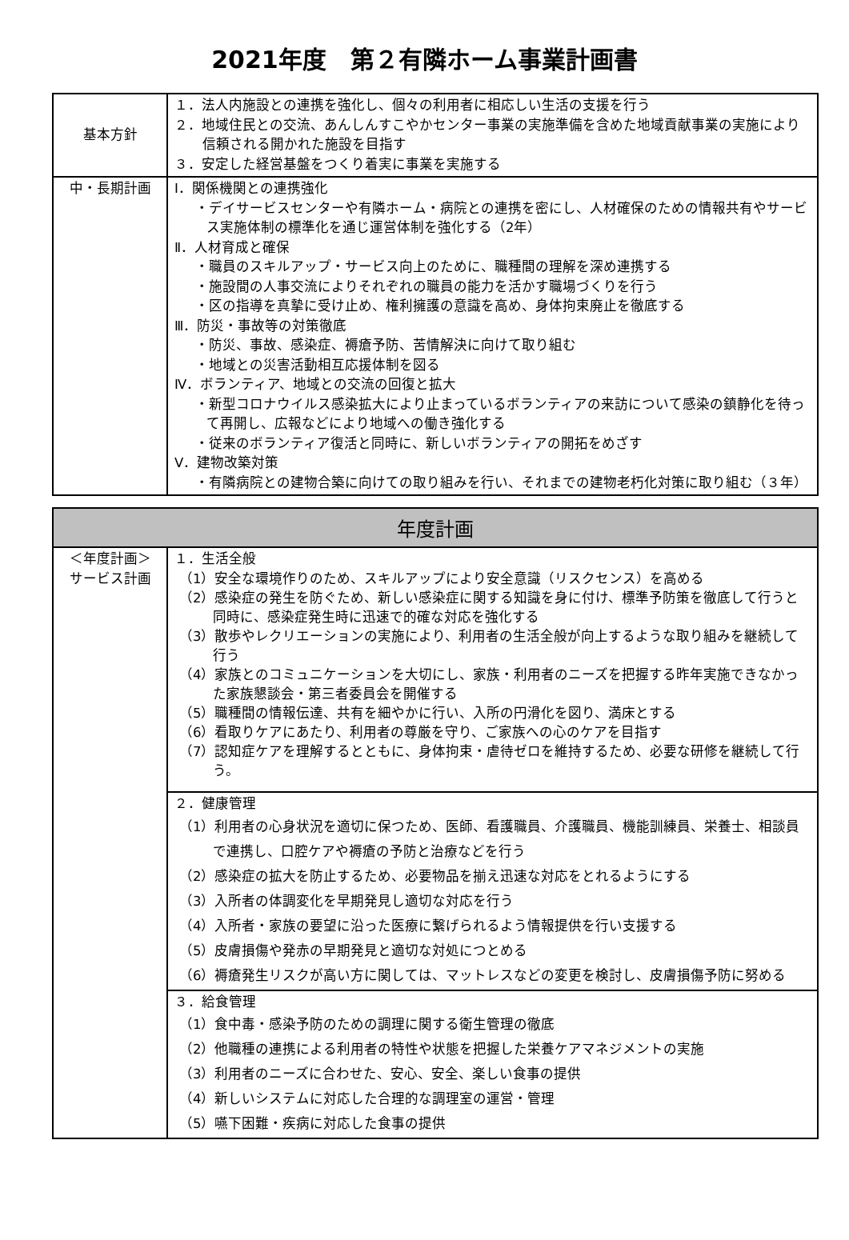2021年度　第２有隣ホーム事業計画書
| 基本方針 | １．法人内施設との連携を強化し、個々の利用者に相応しい生活の支援を行う ２．地域住民との交流、あんしんすこやかセンター事業の実施準備を含めた地域貢献事業の実施により信頼される開かれた施設を目指す ３．安定した経営基盤をつくり着実に事業を実施する |
| 中・長期計画 | Ⅰ．関係機関との連携強化 ・デイサービスセンターや有隣ホーム・病院との連携を密にし、人材確保のための情報共有やサービス実施体制の標準化を通じ運営体制を強化する（2年） Ⅱ．人材育成と確保 ・職員のスキルアップ・サービス向上のために、職種間の理解を深め連携する ・施設間の人事交流によりそれぞれの職員の能力を活かす職場づくりを行う ・区の指導を真摯に受け止め、権利擁護の意識を高め、身体拘束廃止を徹底する Ⅲ．防災・事故等の対策徹底 ・防災、事故、感染症、褥瘡予防、苦情解決に向けて取り組む ・地域との災害活動相互応援体制を図る Ⅳ．ボランティア、地域との交流の回復と拡大 ・新型コロナウイルス感染拡大により止まっているボランティアの来訪について感染の鎮静化を待って再開し、広報などにより地域への働き強化する ・従来のボランティア復活と同時に、新しいボランティアの開拓をめざす Ⅴ．建物改築対策 ・有隣病院との建物合築に向けての取り組みを行い、それまでの建物老朽化対策に取り組む（３年） |
| 年度計画 | |
| --- | --- |
| ＜年度計画＞ サービス計画 | １．生活全般 （1）安全な環境作りのため、スキルアップにより安全意識（リスクセンス）を高める （2）感染症の発生を防ぐため、新しい感染症に関する知識を身に付け、標準予防策を徹底して行うと同時に、感染症発生時に迅速で的確な対応を強化する （3）散歩やレクリエーションの実施により、利用者の生活全般が向上するような取り組みを継続して行う （4）家族とのコミュニケーションを大切にし、家族・利用者のニーズを把握する昨年実施できなかった家族懇談会・第三者委員会を開催する （5）職種間の情報伝達、共有を細やかに行い、入所の円滑化を図り、満床とする （6）看取りケアにあたり、利用者の尊厳を守り、ご家族への心のケアを目指す （7）認知症ケアを理解するとともに、身体拘束・虐待ゼロを維持するため、必要な研修を継続して行う。 |
| | ２．健康管理 （1）利用者の心身状況を適切に保つため、医師、看護職員、介護職員、機能訓練員、栄養士、相談員で連携し、口腔ケアや褥瘡の予防と治療などを行う （2）感染症の拡大を防止するため、必要物品を揃え迅速な対応をとれるようにする （3）入所者の体調変化を早期発見し適切な対応を行う （4）入所者・家族の要望に沿った医療に繋げられるよう情報提供を行い支援する （5）皮膚損傷や発赤の早期発見と適切な対処につとめる （6）褥瘡発生リスクが高い方に関しては、マットレスなどの変更を検討し、皮膚損傷予防に努める |
| | ３．給食管理 （1）食中毒・感染予防のための調理に関する衛生管理の徹底 （2）他職種の連携による利用者の特性や状態を把握した栄養ケアマネジメントの実施 （3）利用者のニーズに合わせた、安心、安全、楽しい食事の提供 （4）新しいシステムに対応した合理的な調理室の運営・管理 （5）嚥下困難・疾病に対応した食事の提供 |